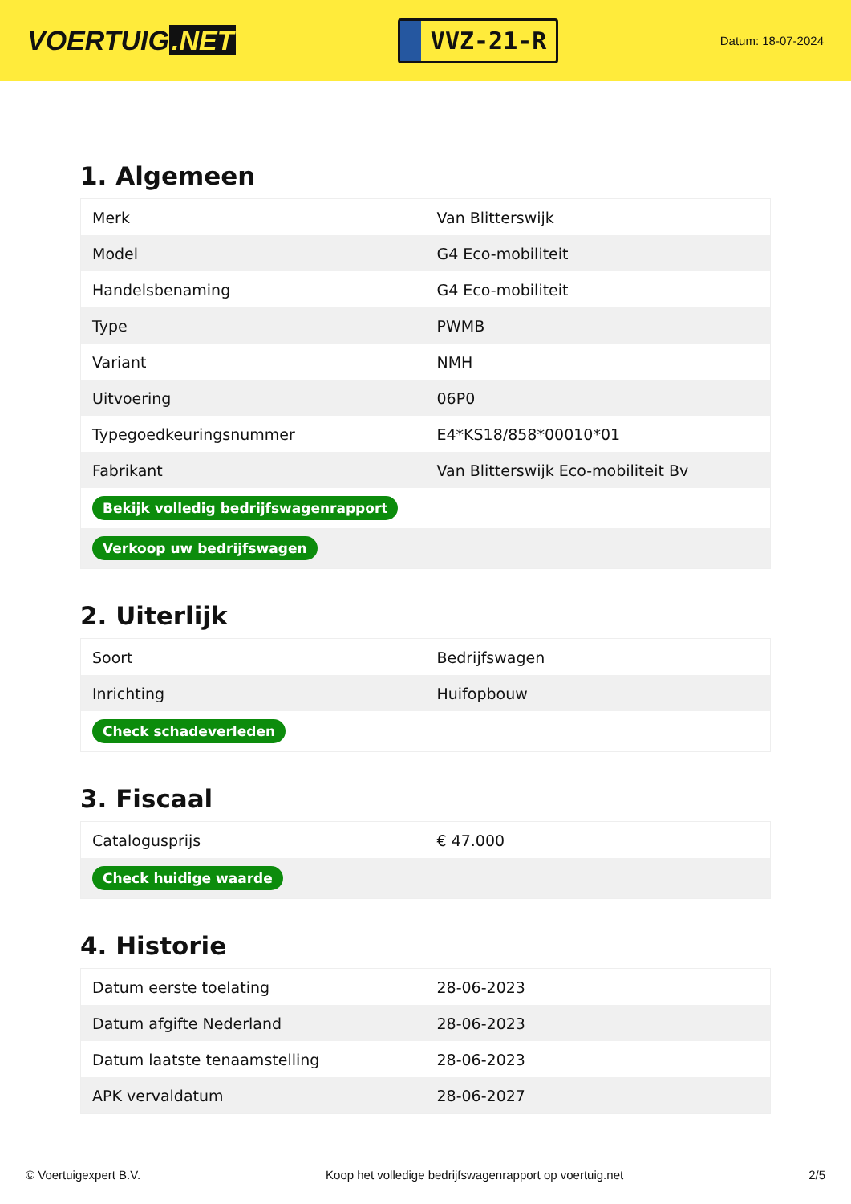VOERTUIG.NET
VVZ-21-R
Datum: 18-07-2024
1. Algemeen
| Merk | Van Blitterswijk |
| Model | G4 Eco-mobiliteit |
| Handelsbenaming | G4 Eco-mobiliteit |
| Type | PWMB |
| Variant | NMH |
| Uitvoering | 06P0 |
| Typegoedkeuringsnummer | E4*KS18/858*00010*01 |
| Fabrikant | Van Blitterswijk Eco-mobiliteit Bv |
| Bekijk volledig bedrijfswagenrapport | |
| Verkoop uw bedrijfswagen | |
2. Uiterlijk
| Soort | Bedrijfswagen |
| Inrichting | Huifopbouw |
| Check schadeverleden | |
3. Fiscaal
| Catalogusprijs | € 47.000 |
| Check huidige waarde | |
4. Historie
| Datum eerste toelating | 28-06-2023 |
| Datum afgifte Nederland | 28-06-2023 |
| Datum laatste tenaamstelling | 28-06-2023 |
| APK vervaldatum | 28-06-2027 |
© Voertuigexpert B.V. Koop het volledige bedrijfswagenrapport op voertuig.net 2/5